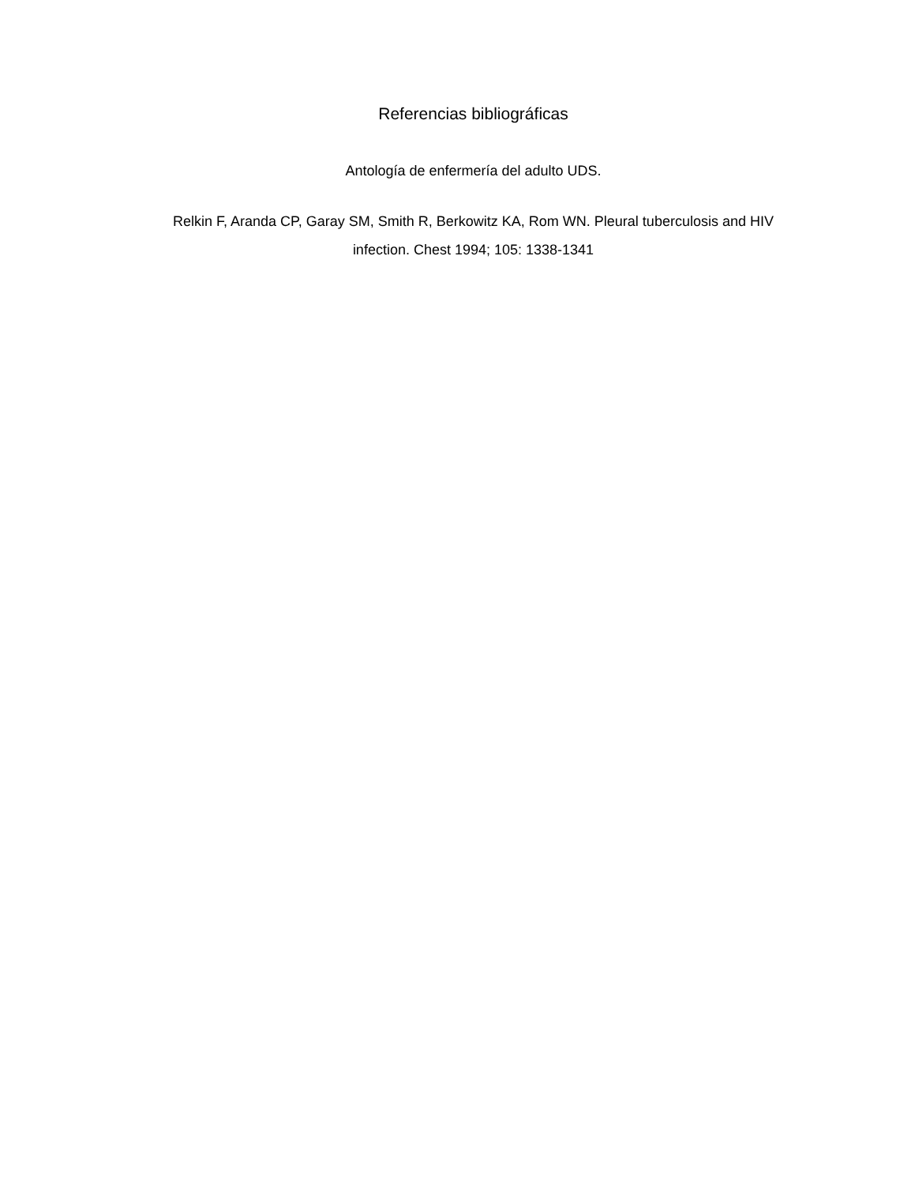Referencias bibliográficas
Antología de enfermería del adulto UDS.
Relkin F, Aranda CP, Garay SM, Smith R, Berkowitz KA, Rom WN. Pleural tuberculosis and HIV infection. Chest 1994; 105: 1338-1341